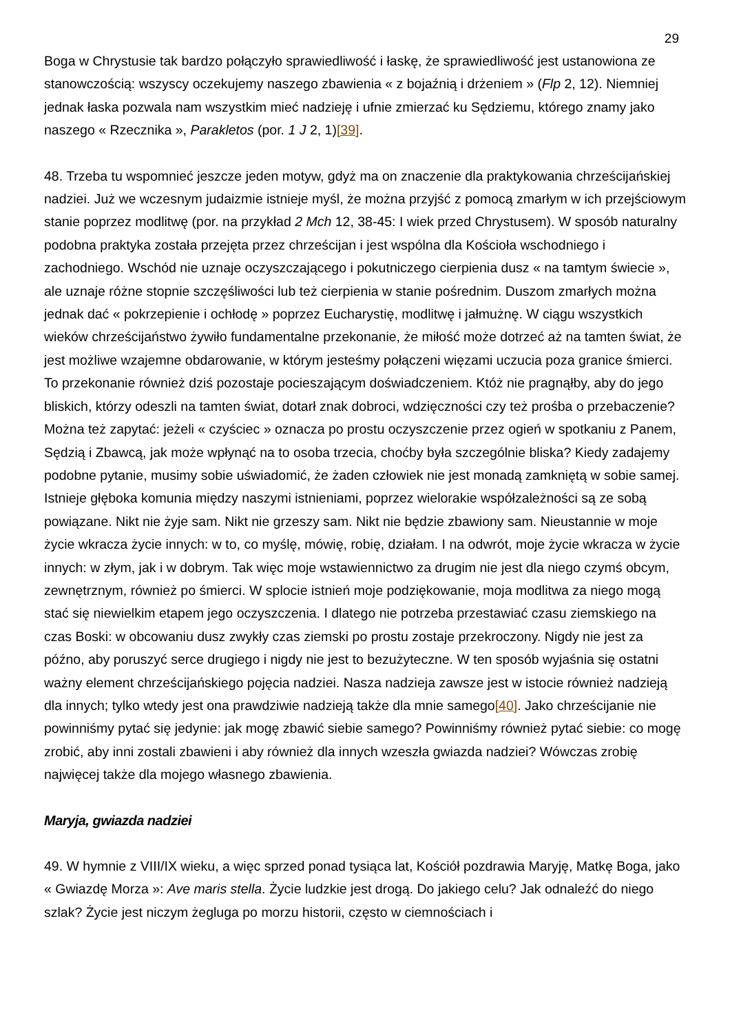29
Boga w Chrystusie tak bardzo połączyło sprawiedliwość i łaskę, że sprawiedliwość jest ustanowiona ze stanowczością: wszyscy oczekujemy naszego zbawienia « z bojaźnią i drżeniem » (Flp 2, 12). Niemniej jednak łaska pozwala nam wszystkim mieć nadzieję i ufnie zmierzać ku Sędziemu, którego znamy jako naszego « Rzecznika », Parakletos (por. 1 J 2, 1)[39].
48. Trzeba tu wspomnieć jeszcze jeden motyw, gdyż ma on znaczenie dla praktykowania chrześcijańskiej nadziei. Już we wczesnym judaizmie istnieje myśl, że można przyjść z pomocą zmarłym w ich przejściowym stanie poprzez modlitwę (por. na przykład 2 Mch 12, 38-45: I wiek przed Chrystusem). W sposób naturalny podobna praktyka została przejęta przez chrześcijan i jest wspólna dla Kościoła wschodniego i zachodniego. Wschód nie uznaje oczyszczającego i pokutniczego cierpienia dusz « na tamtym świecie », ale uznaje różne stopnie szczęśliwości lub też cierpienia w stanie pośrednim. Duszom zmarłych można jednak dać « pokrzepienie i ochłodę » poprzez Eucharystię, modlitwę i jałmużnę. W ciągu wszystkich wieków chrześcijaństwo żywiło fundamentalne przekonanie, że miłość może dotrzeć aż na tamten świat, że jest możliwe wzajemne obdarowanie, w którym jesteśmy połączeni więzami uczucia poza granice śmierci. To przekonanie również dziś pozostaje pocieszającym doświadczeniem. Któż nie pragnąłby, aby do jego bliskich, którzy odeszli na tamten świat, dotarł znak dobroci, wdzięczności czy też prośba o przebaczenie? Można też zapytać: jeżeli « czyściec » oznacza po prostu oczyszczenie przez ogień w spotkaniu z Panem, Sędzią i Zbawcą, jak może wpłynąć na to osoba trzecia, choćby była szczególnie bliska? Kiedy zadajemy podobne pytanie, musimy sobie uświadomić, że żaden człowiek nie jest monadą zamkniętą w sobie samej. Istnieje głęboka komunia między naszymi istnieniami, poprzez wielorakie współzależności są ze sobą powiązane. Nikt nie żyje sam. Nikt nie grzeszy sam. Nikt nie będzie zbawiony sam. Nieustannie w moje życie wkracza życie innych: w to, co myślę, mówię, robię, działam. I na odwrót, moje życie wkracza w życie innych: w złym, jak i w dobrym. Tak więc moje wstawiennictwo za drugim nie jest dla niego czymś obcym, zewnętrznym, również po śmierci. W splocie istnień moje podziękowanie, moja modlitwa za niego mogą stać się niewielkim etapem jego oczyszczenia. I dlatego nie potrzeba przestawiać czasu ziemskiego na czas Boski: w obcowaniu dusz zwykły czas ziemski po prostu zostaje przekroczony. Nigdy nie jest za późno, aby poruszyć serce drugiego i nigdy nie jest to bezużyteczne. W ten sposób wyjaśnia się ostatni ważny element chrześcijańskiego pojęcia nadziei. Nasza nadzieja zawsze jest w istocie również nadzieją dla innych; tylko wtedy jest ona prawdziwie nadzieją także dla mnie samego[40]. Jako chrześcijanie nie powinniśmy pytać się jedynie: jak mogę zbawić siebie samego? Powinniśmy również pytać siebie: co mogę zrobić, aby inni zostali zbawieni i aby również dla innych wzeszła gwiazda nadziei? Wówczas zrobię najwięcej także dla mojego własnego zbawienia.
Maryja, gwiazda nadziei
49. W hymnie z VIII/IX wieku, a więc sprzed ponad tysiąca lat, Kościół pozdrawia Maryję, Matkę Boga, jako « Gwiazdę Morza »: Ave maris stella. Życie ludzkie jest drogą. Do jakiego celu? Jak odnaleźć do niego szlak? Życie jest niczym żegluga po morzu historii, często w ciemnościach i